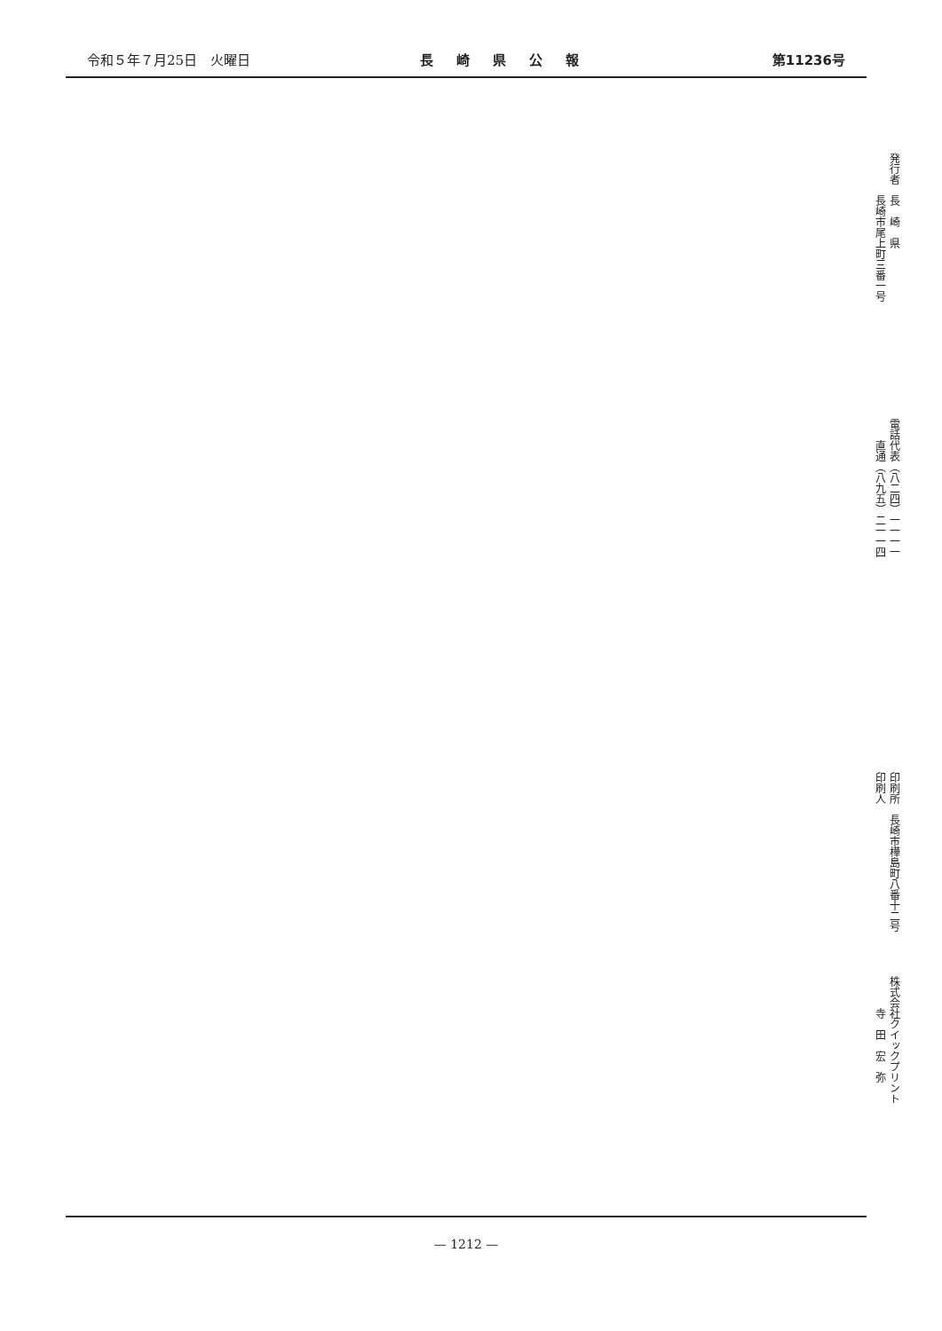令和５年７月25日　火曜日 長崎県公報 第11236号
発行者　長　崎　県
　　　　長崎市尾上町三番一号
電話代表（八二四）一一一一
　　直通（八九五）二一一四
印刷所　長崎市樺島町八番十二号
印刷人
株式会社クイックプリント
　　　寺　田　宏　弥
— 1212 —